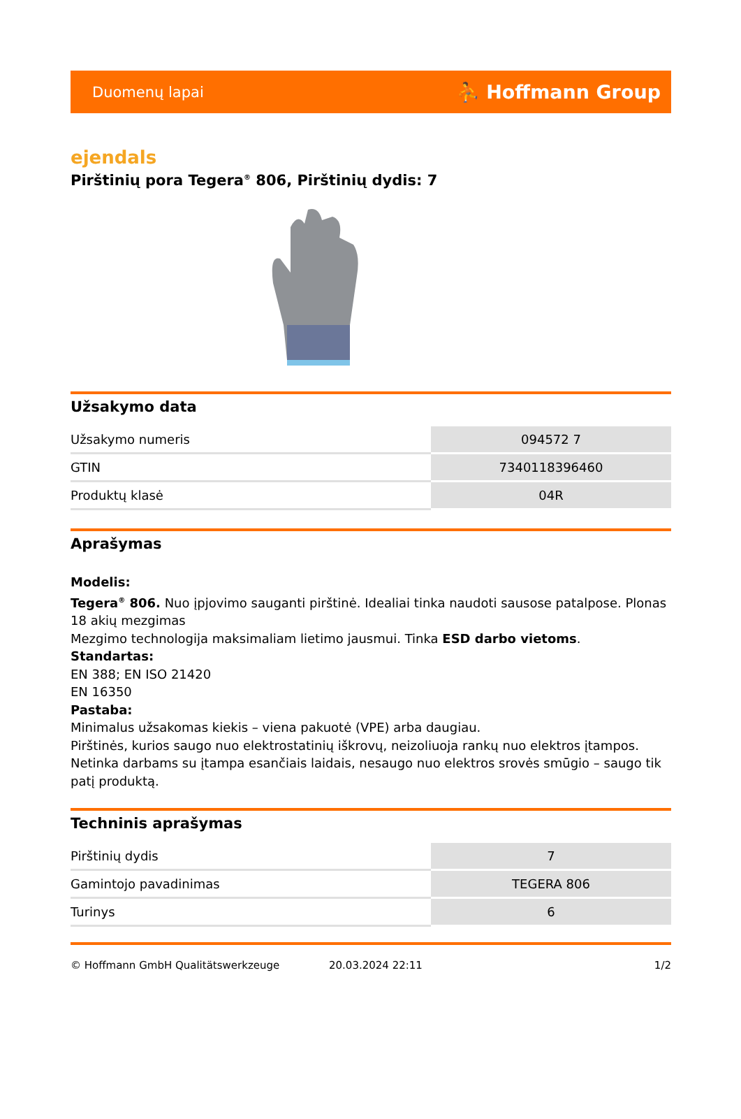Duomenų lapai ⛹ Hoffmann Group
ejendals
Pirštinių pora Tegera<sup>®</sup> 806, Pirštinių dydis: 7
Užsakymo data
| Užsakymo numeris | 094572 7 |
| GTIN | 7340118396460 |
| Produktų klasė | 04R |
Aprašymas
Modelis:
Tegera<sup>®</sup> 806. Nuo įpjovimo sauganti pirštinė. Idealiai tinka naudoti sausose patalpose. Plonas 18 akių mezgimas
Mezgimo technologija maksimaliam lietimo jausmui. Tinka ESD darbo vietoms.
Standartas:
EN 388; EN ISO 21420
EN 16350
Pastaba:
Minimalus užsakomas kiekis – viena pakuotė (VPE) arba daugiau.
Pirštinės, kurios saugo nuo elektrostatinių iškrovų, neizoliuoja rankų nuo elektros įtampos. Netinka darbams su įtampa esančiais laidais, nesaugo nuo elektros srovės smūgio – saugo tik patį produktą.
Techninis aprašymas
| Pirštinių dydis | 7 |
| Gamintojo pavadinimas | TEGERA 806 |
| Turinys | 6 |
© Hoffmann GmbH Qualitätswerkzeuge 20.03.2024 22:11 1/2